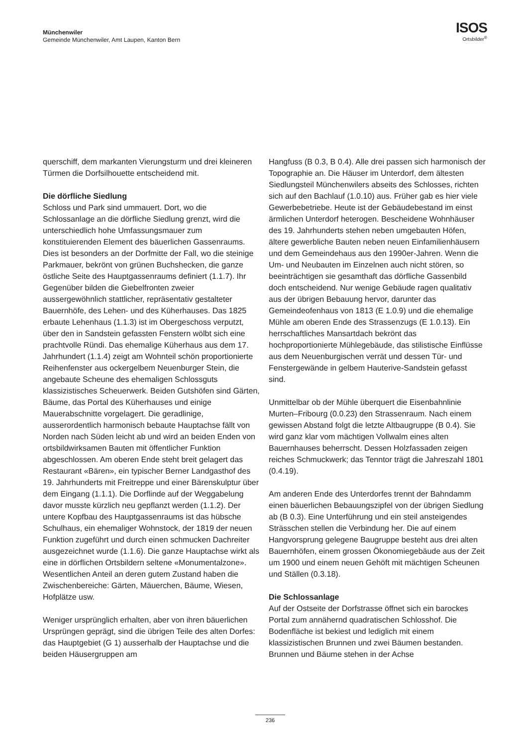Münchenwiler
Gemeinde Münchenwiler, Amt Laupen, Kanton Bern
ISOS
Ortsbilder<sup>®</sup>
querschiff, dem markanten Vierungsturm und drei kleineren Türmen die Dorfsilhouette entscheidend mit.
Die dörfliche Siedlung
Schloss und Park sind ummauert. Dort, wo die Schlossanlage an die dörfliche Siedlung grenzt, wird die unterschiedlich hohe Umfassungsmauer zum konstituierenden Element des bäuerlichen Gassen­raums. Dies ist besonders an der Dorfmitte der Fall, wo die steinige Parkmauer, bekrönt von grünen Buchshecken, die ganze östliche Seite des Haupt­gassenraums definiert (1.1.7). Ihr Gegenüber bilden die Giebelfronten zweier aussergewöhnlich statt­licher, repräsentativ gestalteter Bauernhöfe, des Lehen- und des Küherhauses. Das 1825 erbaute Lehenhaus (1.1.3) ist im Obergeschoss verputzt, über den in Sandstein gefassten Fenstern wölbt sich eine prachtvolle Ründi. Das ehemalige Küherhaus aus dem 17. Jahrhundert (1.1.4) zeigt am Wohnteil schön proportionierte Reihenfenster aus ockergelbem Neuenburger Stein, die angebaute Scheune des ehemaligen Schlossguts klassizistisches Scheuer­werk. Beiden Gutshöfen sind Gärten, Bäume, das Portal des Küherhauses und einige Mauerabschnitte vorgelagert. Die geradlinige, ausserordentlich harmonisch bebaute Hauptachse fällt von Norden nach Süden leicht ab und wird an beiden Enden von ortsbildwirksamen Bauten mit öffentlicher Funktion abgeschlossen. Am oberen Ende steht breit gelagert das Restaurant «Bären», ein typischer Berner Land­gasthof des 19. Jahrhunderts mit Freitreppe und einer Bärenskulptur über dem Eingang (1.1.1). Die Dorflinde auf der Weggabelung davor musste kürzlich neu gepflanzt werden (1.1.2). Der untere Kopfbau des Hauptgassenraums ist das hübsche Schulhaus, ein ehemaliger Wohnstock, der 1819 der neuen Funktion zugeführt und durch einen schmucken Dachreiter ausgezeichnet wurde (1.1.6). Die ganze Hauptachse wirkt als eine in dörflichen Ortsbildern seltene «Monumentalzone». Wesentlichen Anteil an deren gutem Zustand haben die Zwischenbereiche: Gärten, Mäuerchen, Bäume, Wiesen, Hofplätze usw.
Weniger ursprünglich erhalten, aber von ihren bäuer­lichen Ursprüngen geprägt, sind die übrigen Teile des alten Dorfes: das Hauptgebiet (G 1) ausserhalb der Hauptachse und die beiden Häusergruppen am
Hangfuss (B 0.3, B 0.4). Alle drei passen sich harmonisch der Topographie an. Die Häuser im Unterdorf, dem ältesten Siedlungsteil Münchenwilers abseits des Schlosses, richten sich auf den Bachlauf (1.0.10) aus. Früher gab es hier viele Gewerbe­betriebe. Heute ist der Gebäudebestand im einst ärmlichen Unterdorf heterogen. Bescheidene Wohnhäuser des 19. Jahrhunderts stehen neben umgebauten Höfen, ältere gewerbliche Bauten neben neuen Einfamilienhäusern und dem Gemeindehaus aus den 1990er-Jahren. Wenn die Um- und Neu­bauten im Einzelnen auch nicht stören, so beein­trächtigen sie gesamthaft das dörfliche Gassenbild doch entscheidend. Nur wenige Gebäude ragen qualitativ aus der übrigen Bebauung hervor, darunter das Gemeindeofenhaus von 1813 (E 1.0.9) und die ehemalige Mühle am oberen Ende des Strassenzugs (E 1.0.13). Ein herrschaftliches Mansartdach bekrönt das hochproportionierte Mühlegebäude, das stilisti­sche Einflüsse aus dem Neuenburgischen verrät und dessen Tür- und Fenstergewände in gelbem Haute­rive-Sandstein gefasst sind.
Unmittelbar ob der Mühle überquert die Eisenbahn­linie Murten–Fribourg (0.0.23) den Strassenraum. Nach einem gewissen Abstand folgt die letzte Alt­baugruppe (B 0.4). Sie wird ganz klar vom mächtigen Vollwalm eines alten Bauernhauses beherrscht. Dessen Holzfassaden zeigen reiches Schmuckwerk; das Tenntor trägt die Jahreszahl 1801 (0.4.19).
Am anderen Ende des Unterdorfes trennt der Bahn­damm einen bäuerlichen Bebauungszipfel von der übrigen Siedlung ab (B 0.3). Eine Unterführung und ein steil ansteigendes Strässchen stellen die Ver­bindung her. Die auf einem Hangvorsprung gelegene Baugruppe besteht aus drei alten Bauernhöfen, einem grossen Ökonomiegebäude aus der Zeit um 1900 und einem neuen Gehöft mit mächtigen Scheunen und Ställen (0.3.18).
Die Schlossanlage
Auf der Ostseite der Dorfstrasse öffnet sich ein barockes Portal zum annähernd quadratischen Schlosshof. Die Bodenfläche ist bekiest und lediglich mit einem klassizistischen Brunnen und zwei Bäumen bestanden. Brunnen und Bäume stehen in der Achse
236